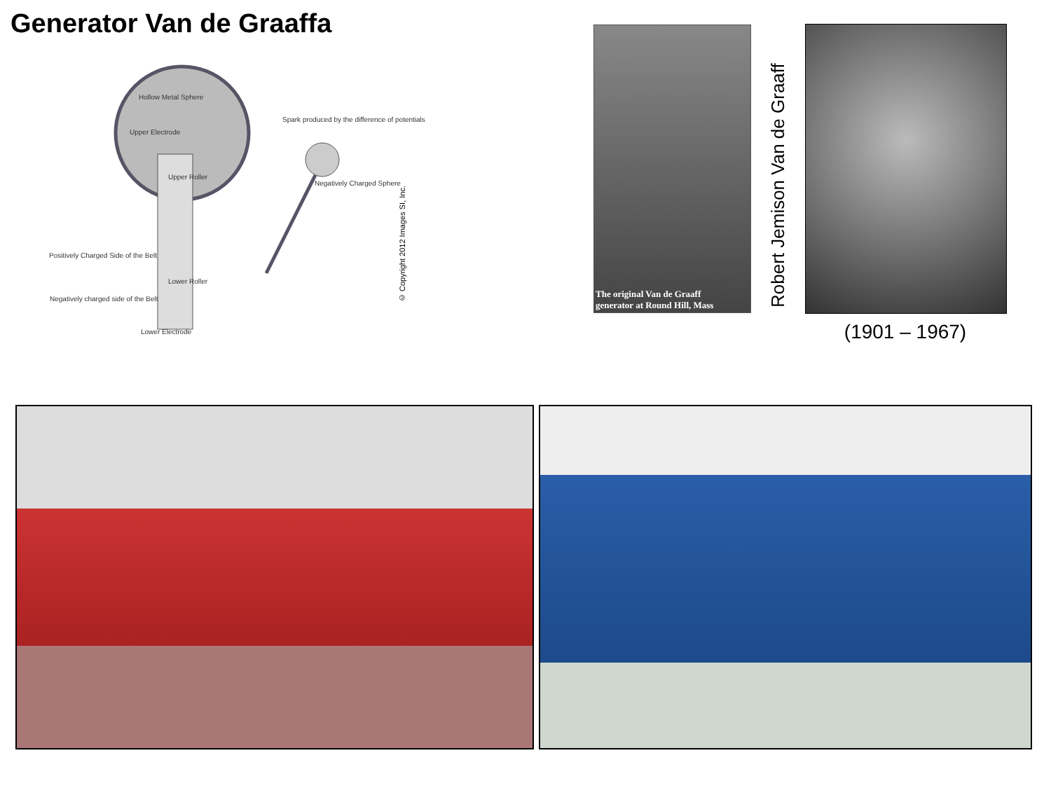Generator Van de Graaffa
Hollow Metal Sphere
Upper Electrode
Spark produced by the difference of potentials
Upper Roller
Negatively Charged Sphere
Positively Charged Side of the Belt
Lower Roller
Negatively charged side of the Belt
Lower Electrode
© Copyright 2012 Images SI, Inc.
The original Van de Graaff
generator at Round Hill, Mass
Robert Jemison Van de Graaff
(1901 – 1967)